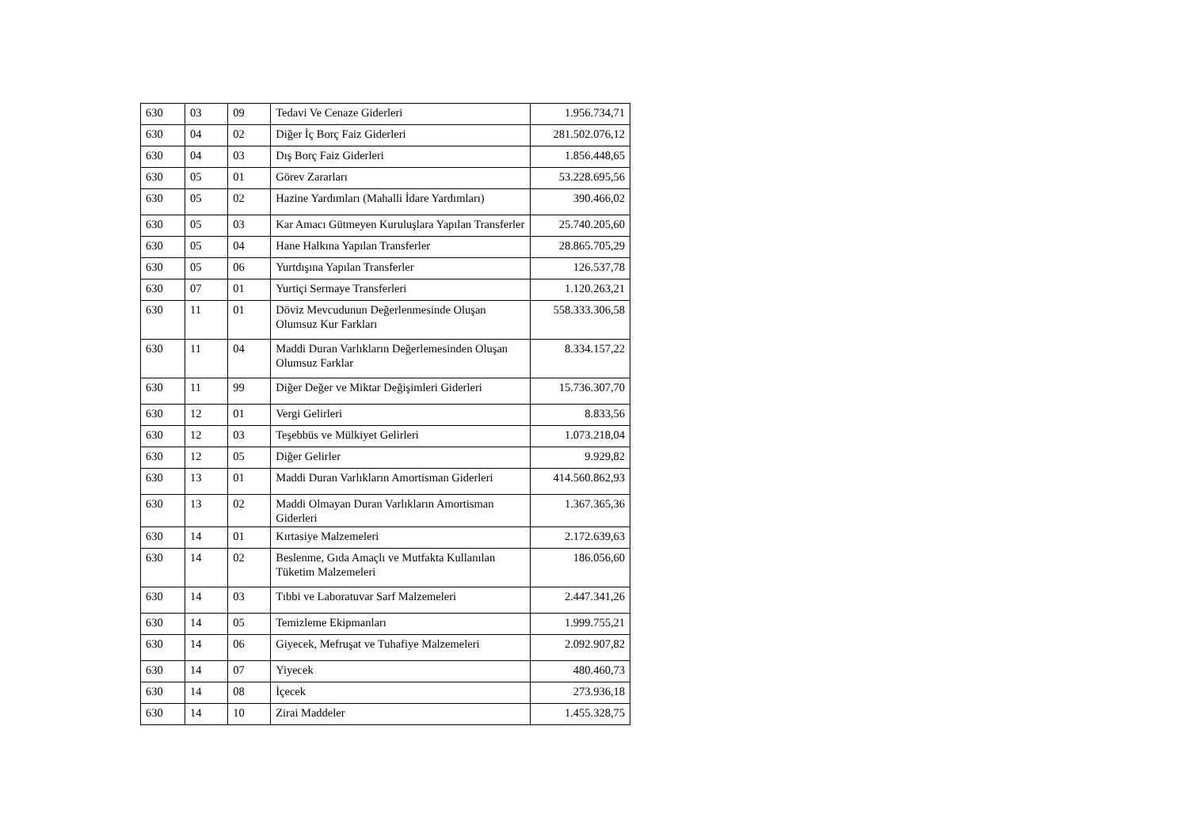| 630 | 03 | 09 | Tedavi Ve Cenaze Giderleri | 1.956.734,71 |
| 630 | 04 | 02 | Diğer İç Borç Faiz Giderleri | 281.502.076,12 |
| 630 | 04 | 03 | Dış Borç Faiz Giderleri | 1.856.448,65 |
| 630 | 05 | 01 | Görev Zararları | 53.228.695,56 |
| 630 | 05 | 02 | Hazine Yardımları (Mahalli İdare Yardımları) | 390.466,02 |
| 630 | 05 | 03 | Kar Amacı Gütmeyen Kuruluşlara Yapılan Transferler | 25.740.205,60 |
| 630 | 05 | 04 | Hane Halkına Yapılan Transferler | 28.865.705,29 |
| 630 | 05 | 06 | Yurtdışına Yapılan Transferler | 126.537,78 |
| 630 | 07 | 01 | Yurtiçi Sermaye Transferleri | 1.120.263,21 |
| 630 | 11 | 01 | Döviz Mevcudunun Değerlenmesinde Oluşan Olumsuz Kur Farkları | 558.333.306,58 |
| 630 | 11 | 04 | Maddi Duran Varlıkların Değerlemesinden Oluşan Olumsuz Farklar | 8.334.157,22 |
| 630 | 11 | 99 | Diğer Değer ve Miktar Değişimleri Giderleri | 15.736.307,70 |
| 630 | 12 | 01 | Vergi Gelirleri | 8.833,56 |
| 630 | 12 | 03 | Teşebbüs ve Mülkiyet Gelirleri | 1.073.218,04 |
| 630 | 12 | 05 | Diğer Gelirler | 9.929,82 |
| 630 | 13 | 01 | Maddi Duran Varlıkların Amortisman Giderleri | 414.560.862,93 |
| 630 | 13 | 02 | Maddi Olmayan Duran Varlıkların Amortisman Giderleri | 1.367.365,36 |
| 630 | 14 | 01 | Kırtasiye Malzemeleri | 2.172.639,63 |
| 630 | 14 | 02 | Beslenme, Gıda Amaçlı ve Mutfakta Kullanılan Tüketim Malzemeleri | 186.056,60 |
| 630 | 14 | 03 | Tıbbi ve Laboratuvar Sarf Malzemeleri | 2.447.341,26 |
| 630 | 14 | 05 | Temizleme Ekipmanları | 1.999.755,21 |
| 630 | 14 | 06 | Giyecek, Mefruşat ve Tuhafiye Malzemeleri | 2.092.907,82 |
| 630 | 14 | 07 | Yiyecek | 480.460,73 |
| 630 | 14 | 08 | İçecek | 273.936,18 |
| 630 | 14 | 10 | Zirai Maddeler | 1.455.328,75 |